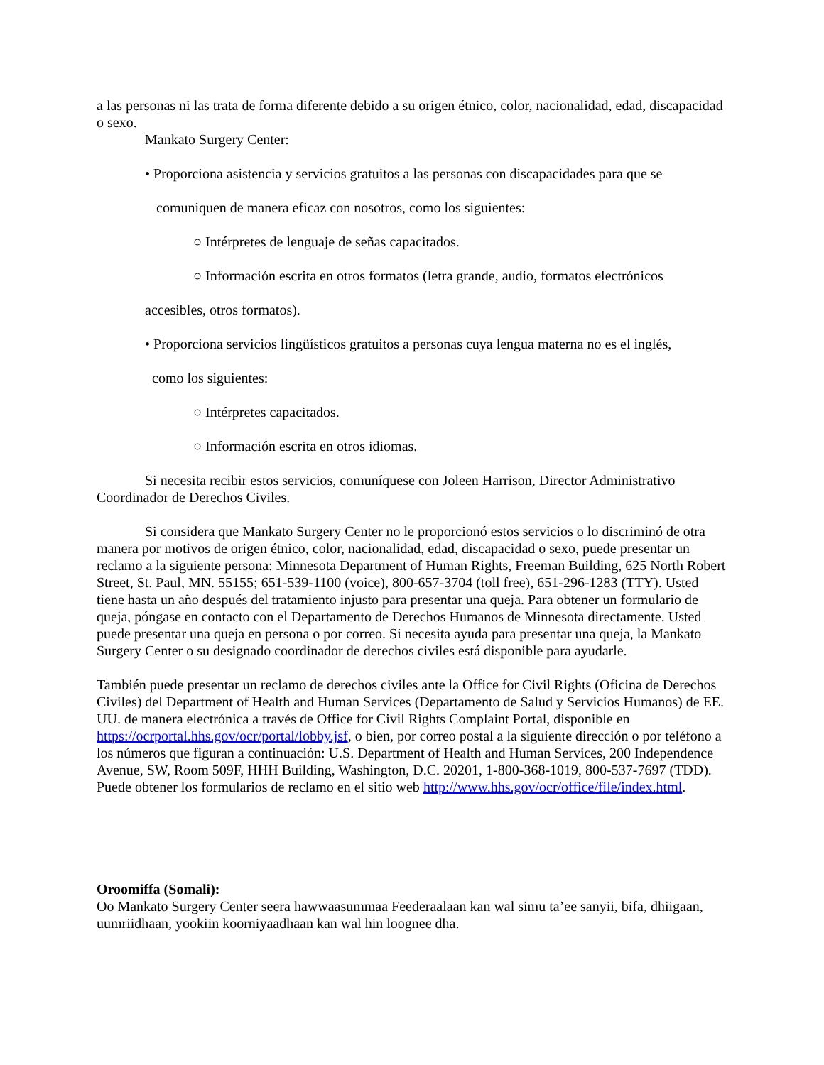a las personas ni las trata de forma diferente debido a su origen étnico, color, nacionalidad, edad, discapacidad o sexo.
Mankato Surgery Center:
• Proporciona asistencia y servicios gratuitos a las personas con discapacidades para que se
comuniquen de manera eficaz con nosotros, como los siguientes:
○ Intérpretes de lenguaje de señas capacitados.
○ Información escrita en otros formatos (letra grande, audio, formatos electrónicos
accesibles, otros formatos).
• Proporciona servicios lingüísticos gratuitos a personas cuya lengua materna no es el inglés,
como los siguientes:
○ Intérpretes capacitados.
○ Información escrita en otros idiomas.
Si necesita recibir estos servicios, comuníquese con Joleen Harrison, Director Administrativo Coordinador de Derechos Civiles.
Si considera que Mankato Surgery Center no le proporcionó estos servicios o lo discriminó de otra manera por motivos de origen étnico, color, nacionalidad, edad, discapacidad o sexo, puede presentar un reclamo a la siguiente persona: Minnesota Department of Human Rights, Freeman Building, 625 North Robert Street, St. Paul, MN. 55155; 651-539-1100 (voice), 800-657-3704 (toll free), 651-296-1283 (TTY). Usted tiene hasta un año después del tratamiento injusto para presentar una queja. Para obtener un formulario de queja, póngase en contacto con el Departamento de Derechos Humanos de Minnesota directamente. Usted puede presentar una queja en persona o por correo. Si necesita ayuda para presentar una queja, la Mankato Surgery Center o su designado coordinador de derechos civiles está disponible para ayudarle.
También puede presentar un reclamo de derechos civiles ante la Office for Civil Rights (Oficina de Derechos Civiles) del Department of Health and Human Services (Departamento de Salud y Servicios Humanos) de EE. UU. de manera electrónica a través de Office for Civil Rights Complaint Portal, disponible en https://ocrportal.hhs.gov/ocr/portal/lobby.jsf, o bien, por correo postal a la siguiente dirección o por teléfono a los números que figuran a continuación: U.S. Department of Health and Human Services, 200 Independence Avenue, SW, Room 509F, HHH Building, Washington, D.C. 20201, 1-800-368-1019, 800-537-7697 (TDD). Puede obtener los formularios de reclamo en el sitio web http://www.hhs.gov/ocr/office/file/index.html.
Oroomiffa (Somali):
Oo Mankato Surgery Center seera hawwaasummaa Feederaalaan kan wal simu ta’ee sanyii, bifa, dhiigaan, uumriidhaan, yookiin koorniyaadhaan kan wal hin loognee dha.